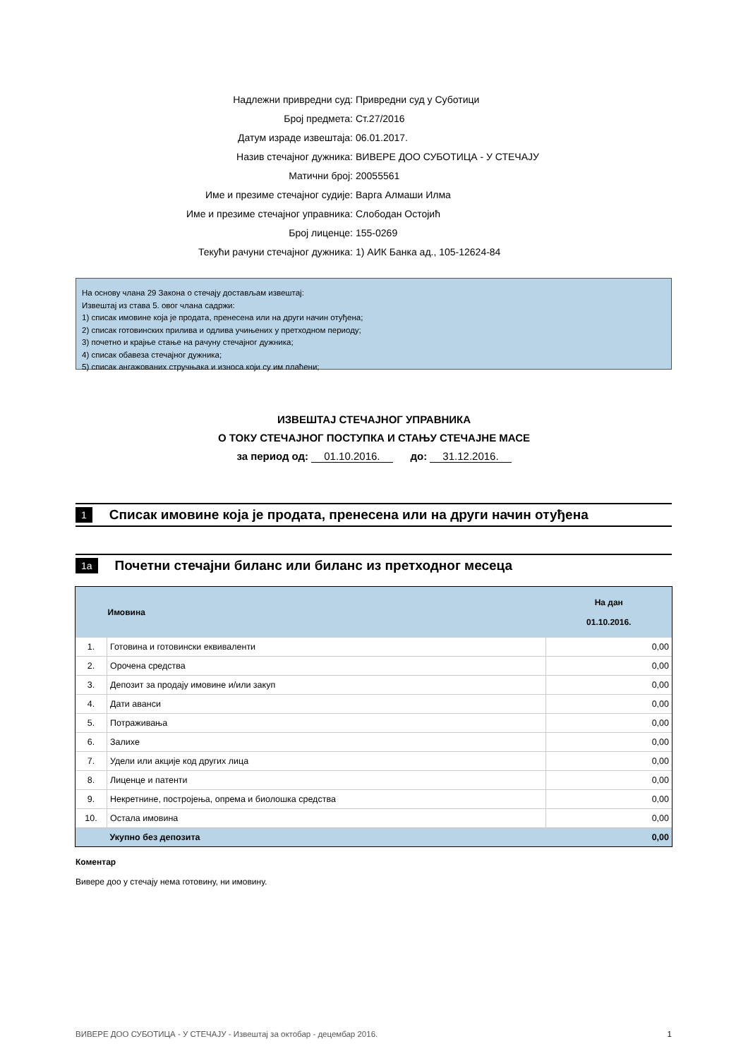Надлежни привредни суд: Привредни суд у Суботици
Број предмета: Ст.27/2016
Датум израде извештаја: 06.01.2017.
Назив стечајног дужника: ВИВЕРЕ ДОО СУБОТИЦА - У СТЕЧАЈУ
Матични број: 20055561
Име и презиме стечајног судије: Варга Алмаши Илма
Име и презиме стечајног управника: Слободан Остојић
Број лиценце: 155-0269
Текући рачуни стечајног дужника: 1) АИК Банка ад., 105-12624-84
На основу члана 29 Закона о стечају достављам извештај:
Извештај из става 5. овог члана садржи:
1) списак имовине која је продата, пренесена или на други начин отуђена;
2) списак готовинских прилива и одлива учињених у претходном периоду;
3) почетно и крајње стање на рачуну стечајног дужника;
4) списак обавеза стечајног дужника;
5) списак ангажованих стручњака и износа који су им плаћени;
ИЗВЕШТАЈ СТЕЧАЈНОГ УПРАВНИКА
О ТОКУ СТЕЧАЈНОГ ПОСТУПКА И СТАЊУ СТЕЧАЈНЕ МАСЕ
за период од: 01.10.2016. до: 31.12.2016.
1 Списак имовине која је продата, пренесена или на други начин отуђена
1a Почетни стечајни биланс или биланс из претходног месеца
| | Имовина | На дан 01.10.2016. |
| --- | --- | --- |
| 1. | Готовина и готовински еквиваленти | 0,00 |
| 2. | Орочена средства | 0,00 |
| 3. | Депозит за продају имовине и/или закуп | 0,00 |
| 4. | Дати аванси | 0,00 |
| 5. | Потраживања | 0,00 |
| 6. | Залихе | 0,00 |
| 7. | Удели или акције код других лица | 0,00 |
| 8. | Лиценце и патенти | 0,00 |
| 9. | Некретнине, постројења, опрема и биолошка средства | 0,00 |
| 10. | Остала имовина | 0,00 |
| | Укупно без депозита | 0,00 |
Коментар
Вивере доо у стечају нема готовину, ни имовину.
ВИВЕРЕ ДОО СУБОТИЦА - У СТЕЧАЈУ - Извештај за октобар - децембар 2016. 1